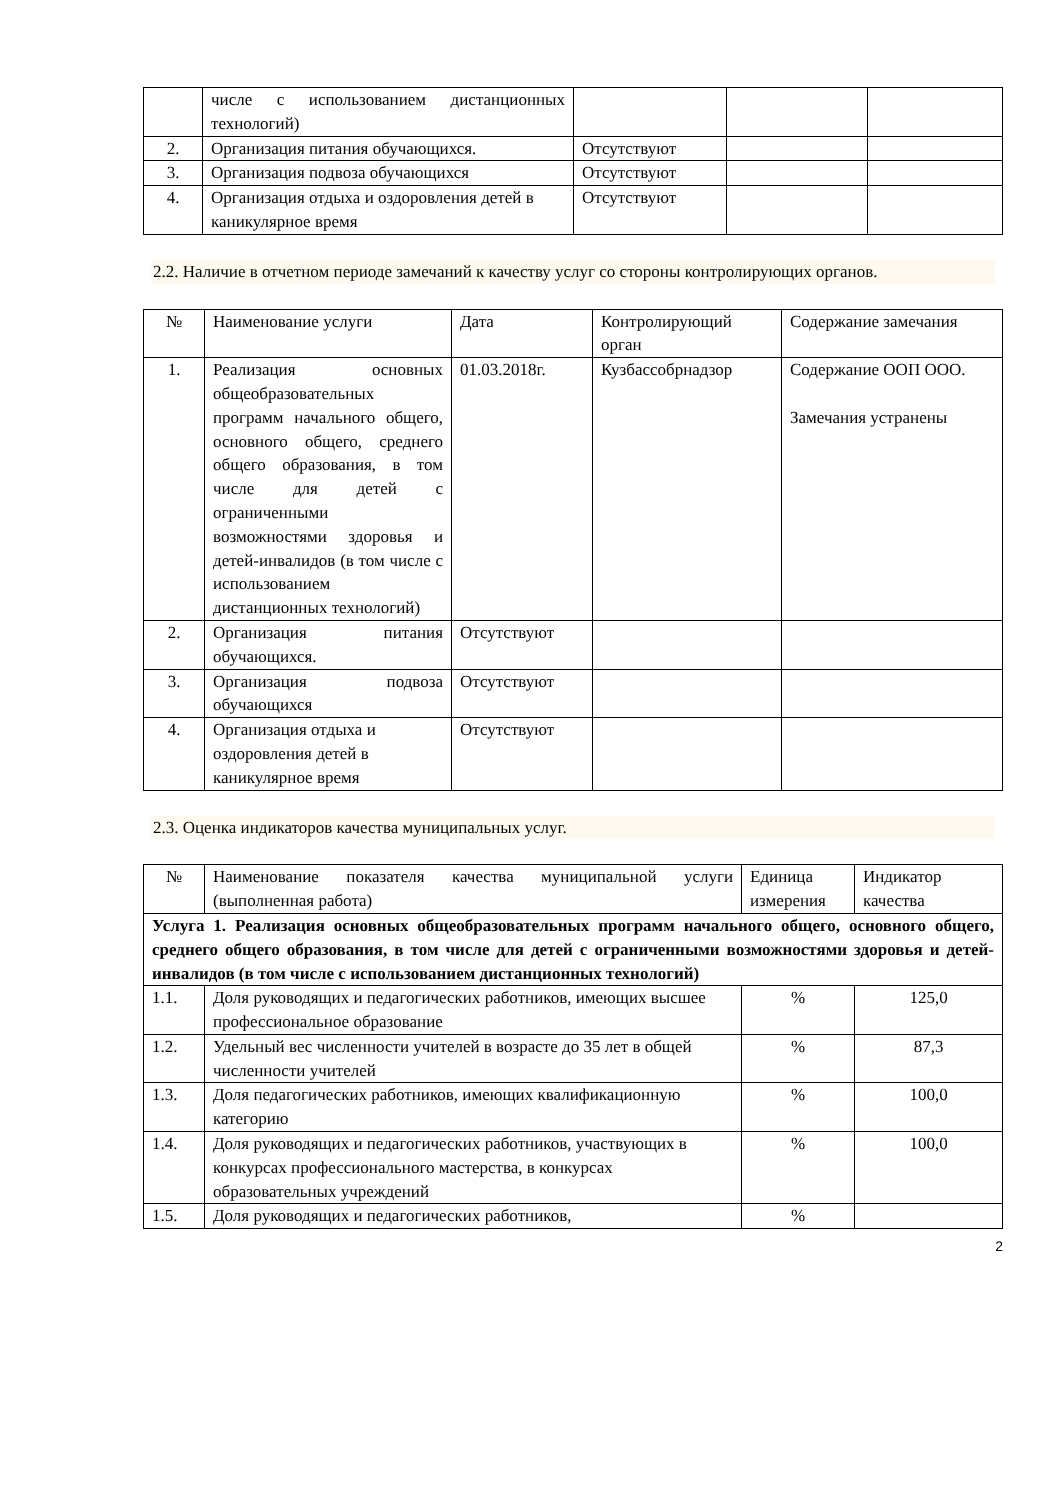| | числе с использованием дистанционных технологий) | | | |
| 2. | Организация питания обучающихся. | Отсутствуют | | |
| 3. | Организация подвоза обучающихся | Отсутствуют | | |
| 4. | Организация отдыха и оздоровления детей в каникулярное время | Отсутствуют | | |
2.2. Наличие в отчетном периоде замечаний к качеству услуг со стороны контролирующих органов.
| № | Наименование услуги | Дата | Контролирующий орган | Содержание замечания |
| 1. | Реализация основных общеобразовательных программ начального общего, основного общего, среднего общего образования, в том числе для детей с ограниченными возможностями здоровья и детей-инвалидов (в том числе с использованием дистанционных технологий) | 01.03.2018г. | Кузбассобрнадзор | Содержание ООП ООО. Замечания устранены |
| 2. | Организация питания обучающихся. | Отсутствуют | | |
| 3. | Организация подвоза обучающихся | Отсутствуют | | |
| 4. | Организация отдыха и оздоровления детей в каникулярное время | Отсутствуют | | |
2.3. Оценка индикаторов качества муниципальных услуг.
| № | Наименование показателя качества муниципальной услуги (выполненная работа) | Единица измерения | Индикатор качества |
| Услуга 1. Реализация основных общеобразовательных программ начального общего, основного общего, среднего общего образования, в том числе для детей с ограниченными возможностями здоровья и детей-инвалидов (в том числе с использованием дистанционных технологий) | | | |
| 1.1. | Доля руководящих и педагогических работников, имеющих высшее профессиональное образование | % | 125,0 |
| 1.2. | Удельный вес численности учителей в возрасте до 35 лет в общей численности учителей | % | 87,3 |
| 1.3. | Доля педагогических работников, имеющих квалификационную категорию | % | 100,0 |
| 1.4. | Доля руководящих и педагогических работников, участвующих в конкурсах профессионального мастерства, в конкурсах образовательных учреждений | % | 100,0 |
| 1.5. | Доля руководящих и педагогических работников, | % | |
2